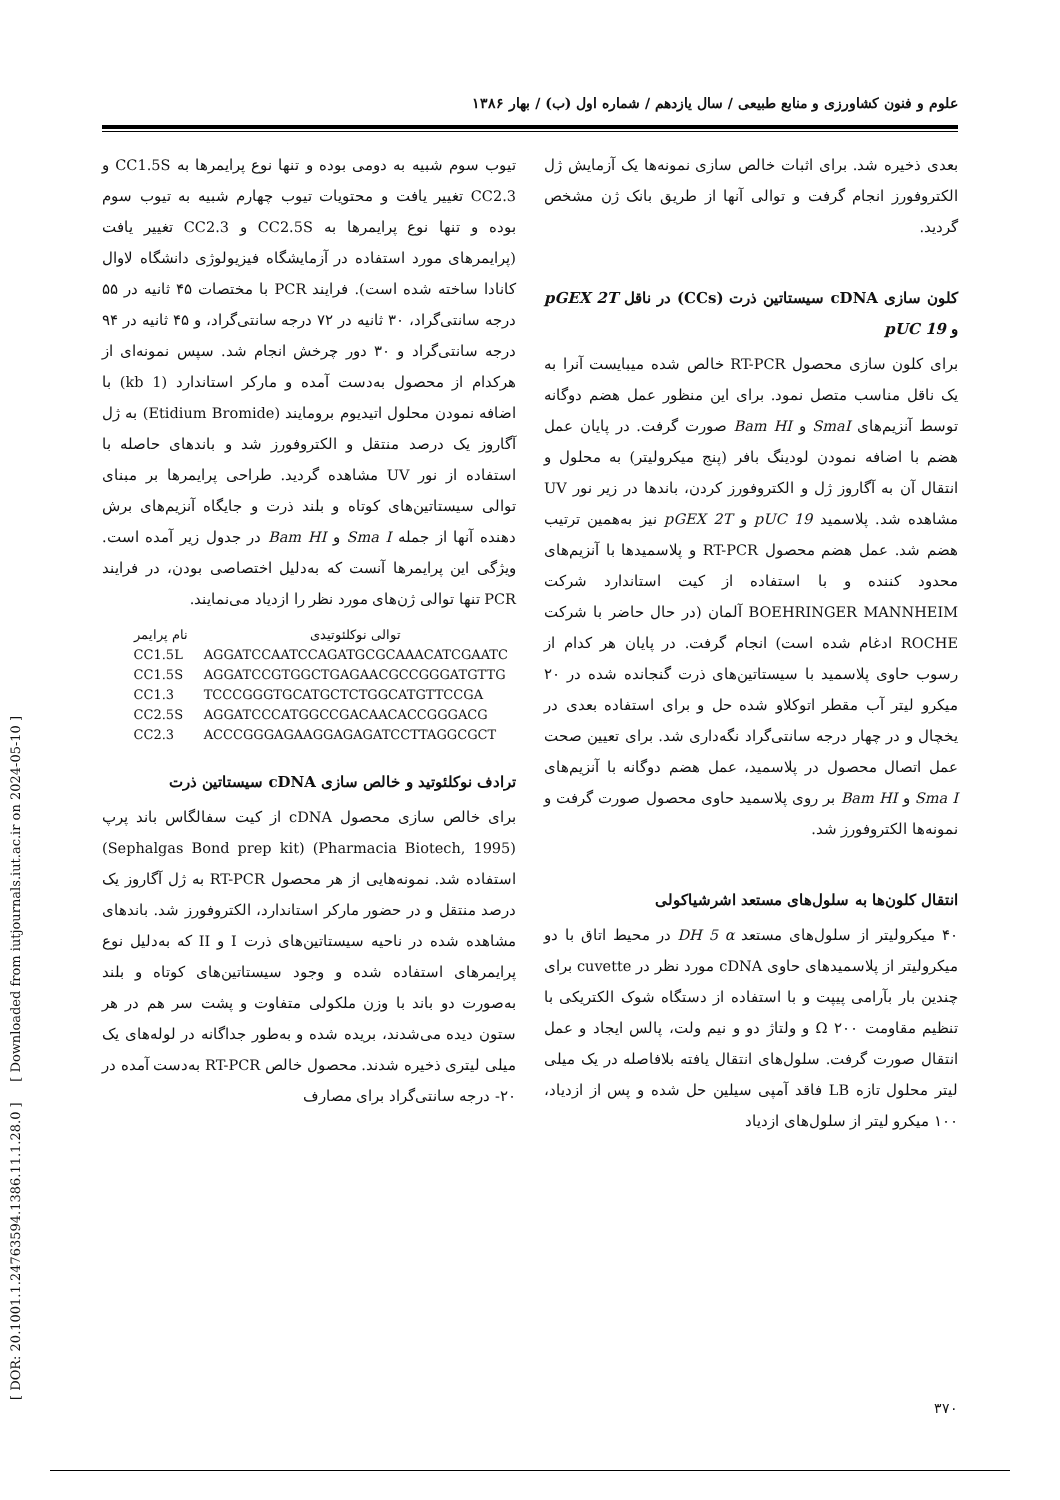علوم و فنون کشاورزی و منابع طبیعی / سال یازدهم / شماره اول (ب) / بهار ۱۳۸۶
تیوب سوم شبیه به دومی بوده و تنها نوع پرایمرها به CC1.5S و CC2.3 تغییر یافت و محتویات تیوب چهارم شبیه به تیوب سوم بوده و تنها نوع پرایمرها به CC2.5S و CC2.3 تغییر یافت (پرایمرهای مورد استفاده در آزمایشگاه فیزیولوژی دانشگاه لاوال کانادا ساخته شده است). فرایند PCR با مختصات ۴۵ ثانیه در ۵۵ درجه سانتی‌گراد، ۳۰ ثانیه در ۷۲ درجه سانتی‌گراد، و ۴۵ ثانیه در ۹۴ درجه سانتی‌گراد و ۳۰ دور چرخش انجام شد. سپس نمونه‌ای از هرکدام از محصول به‌دست آمده و مارکر استاندارد (1 kb) با اضافه نمودن محلول اتیدیوم برومایند (Etidium Bromide) به ژل آگاروز یک درصد منتقل و الکتروفورز شد و باندهای حاصله با استفاده از نور UV مشاهده گردید. طراحی پرایمرها بر مبنای توالی سیستاتین‌های کوتاه و بلند ذرت و جایگاه آنزیم‌های برش دهنده آنها از جمله Sma I و Bam HI در جدول زیر آمده است. ویژگی این پرایمرها آنست که به‌دلیل اختصاصی بودن، در فرایند PCR تنها توالی ژن‌های مورد نظر را ازدیاد می‌نمایند.
| نام پرایمر | توالی نوکلئوتیدی |
| --- | --- |
| CC1.5L | AGGATCCAATCCAGATGCGCAAACATCGAATC |
| CC1.5S | AGGATCCGTGGCTGAGAACGCCGGGATGTTG |
| CC1.3 | TCCCGGGTGCATGCTCTGGCATGTTCCGA |
| CC2.5S | AGGATCCCATGGCCGACAACACCGGGACG |
| CC2.3 | ACCCGGGAGAAGGAGAGATCCTTAGGCGCT |
ترادف نوکلئوتید و خالص سازی cDNA سیستاتین ذرت
برای خالص سازی محصول cDNA از کیت سفالگاس باند پرپ (Pharmacia Biotech, 1995) (Sephalgas Bond prep kit) استفاده شد. نمونه‌هایی از هر محصول RT-PCR به ژل آگاروز یک درصد منتقل و در حضور مارکر استاندارد، الکتروفورز شد. باندهای مشاهده شده در ناحیه سیستاتین‌های ذرت I و II که به‌دلیل نوع پرایمرهای استفاده شده و وجود سیستاتین‌های کوتاه و بلند به‌صورت دو باند با وزن ملکولی متفاوت و پشت سر هم در هر ستون دیده می‌شدند، بریده شده و به‌طور جداگانه در لوله‌های یک میلی لیتری ذخیره شدند. محصول خالص RT-PCR به‌دست آمده در ۲۰- درجه سانتی‌گراد برای مصارف
بعدی ذخیره شد. برای اثبات خالص سازی نمونه‌ها یک آزمایش ژل الکتروفورز انجام گرفت و توالی آنها از طریق بانک ژن مشخص گردید.
کلون سازی cDNA سیستاتین ذرت (CCs) در ناقل pGEX 2T و pUC 19
برای کلون سازی محصول RT-PCR خالص شده میبایست آنرا به یک ناقل مناسب متصل نمود. برای این منظور عمل هضم دوگانه توسط آنزیم‌های SmaI و Bam HI صورت گرفت. در پایان عمل هضم با اضافه نمودن لودینگ بافر (پنج میکرولیتر) به محلول و انتقال آن به آگاروز ژل و الکتروفورز کردن، باندها در زیر نور UV مشاهده شد. پلاسمید pUC 19 و pGEX 2T نیز به‌همین ترتیب هضم شد. عمل هضم محصول RT-PCR و پلاسمیدها با آنزیم‌های محدود کننده و با استفاده از کیت استاندارد شرکت BOEHRINGER MANNHEIM آلمان (در حال حاضر با شرکت ROCHE ادغام شده است) انجام گرفت. در پایان هر کدام از رسوب حاوی پلاسمید با سیستاتین‌های ذرت گنجانده شده در ۲۰ میکرو لیتر آب مقطر اتوکلاو شده حل و برای استفاده بعدی در یخچال و در چهار درجه سانتی‌گراد نگه‌داری شد. برای تعیین صحت عمل اتصال محصول در پلاسمید، عمل هضم دوگانه با آنزیم‌های Sma I و Bam HI بر روی پلاسمید حاوی محصول صورت گرفت و نمونه‌ها الکتروفورز شد.
انتقال کلون‌ها به سلول‌های مستعد اشرشیاکولی
۴۰ میکرولیتر از سلول‌های مستعد DH 5 α در محیط اتاق با دو میکرولیتر از پلاسمیدهای حاوی cDNA مورد نظر در cuvette برای چندین بار بآرامی پیپت و با استفاده از دستگاه شوک الکتریکی با تنظیم مقاومت Ω ۲۰۰ و ولتاژ دو و نیم ولت، پالس ایجاد و عمل انتقال صورت گرفت. سلول‌های انتقال یافته بلافاصله در یک میلی لیتر محلول تازه LB فاقد آمپی سیلین حل شده و پس از ازدیاد، ۱۰۰ میکرو لیتر از سلول‌های ازدیاد
[ DOR: 20.1001.1.24763594.1386.11.1.28.0 ] [ Downloaded from iutjournals.iut.ac.ir on 2024-05-10 ]
۳۷۰